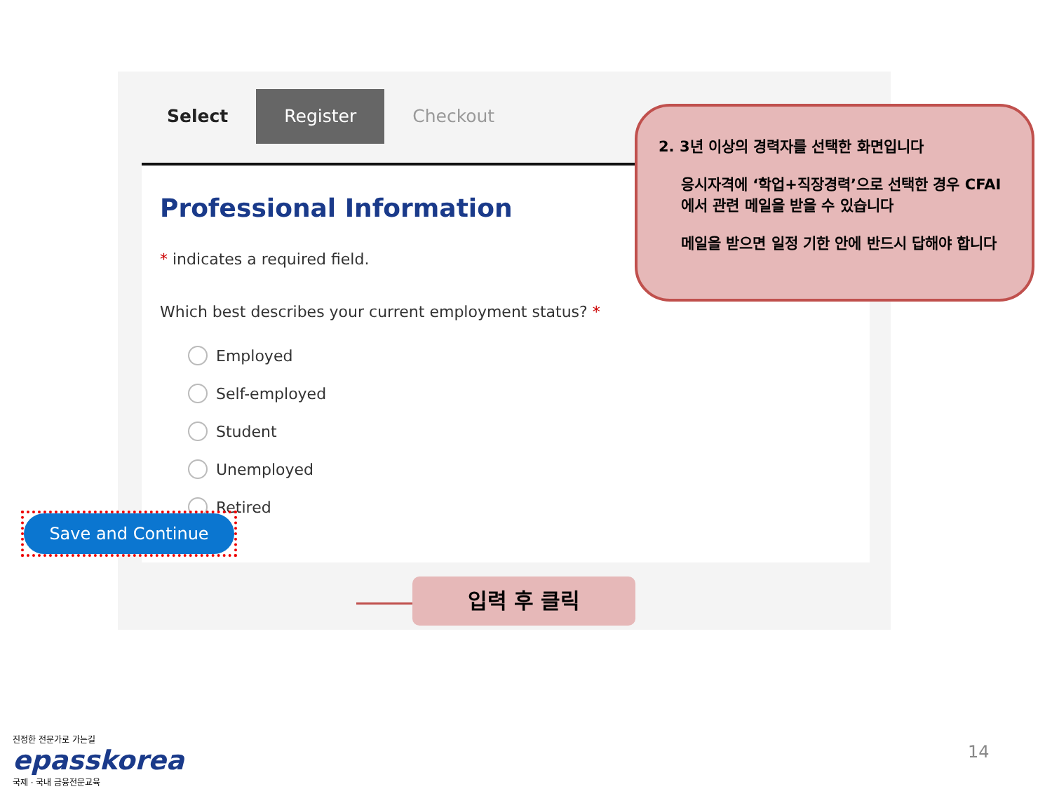Select Register Checkout
Professional Information
* indicates a required field.
Which best describes your current employment status? *
Employed
Self-employed
Student
Unemployed
Retired
Save and Continue
2. 3년 이상의 경력자를 선택한 화면입니다
응시자격에 ‘학업+직장경력’으로 선택한 경우 CFAI에서 관련 메일을 받을 수 있습니다
메일을 받으면 일정 기한 안에 반드시 답해야 합니다
입력 후 클릭
진정한 전문가로 가는길
epasskorea
국제 · 국내 금융전문교육
14